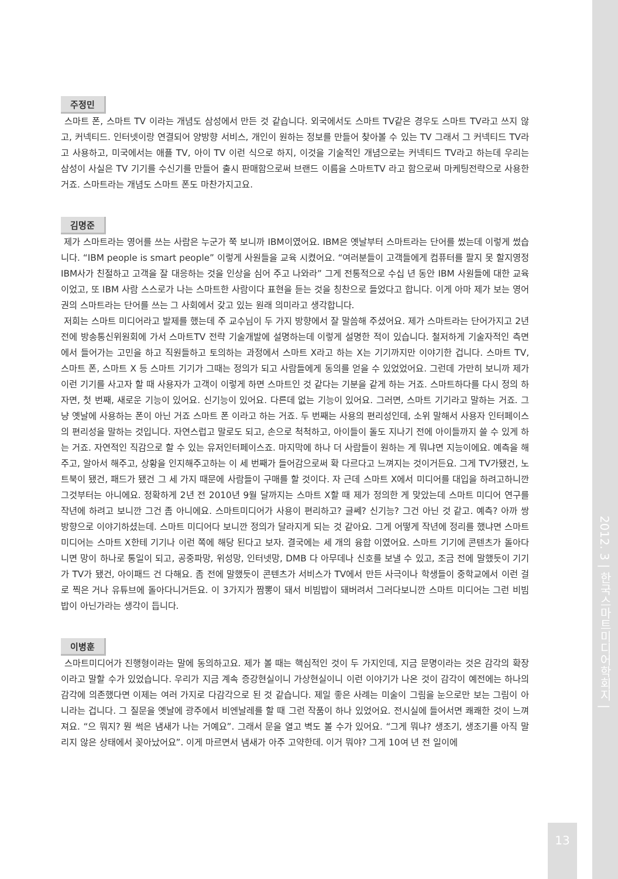2012. 3 | 한국스마트미디어학회지 |
주정민
스마트 폰, 스마트 TV 이라는 개념도 삼성에서 만든 것 같습니다. 외국에서도 스마트 TV같은 경우도 스마트 TV라고 쓰지 않고, 커넥티드. 인터넷이랑 연결되어 양방향 서비스, 개인이 원하는 정보를 만들어 찾아볼 수 있는 TV 그래서 그 커넥티드 TV라고 사용하고, 미국에서는 애플 TV, 아이 TV 이런 식으로 하지, 이것을 기술적인 개념으로는 커넥티드 TV라고 하는데 우리는 삼성이 사실은 TV 기기를 수신기를 만들어 출시 판매함으로써 브랜드 이름을 스마트TV 라고 함으로써 마케팅전략으로 사용한 거죠. 스마트라는 개념도 스마트 폰도 마찬가지고요.
김명준
제가 스마트라는 영어를 쓰는 사람은 누군가 쭉 보니까 IBM이였어요. IBM은 옛날부터 스마트라는 단어를 썼는데 이렇게 썼습니다. “IBM people is smart people” 이렇게 사원들을 교육 시켰어요. “여러분들이 고객들에게 컴퓨터를 팔지 못 할지영정 IBM사가 친절하고 고객을 잘 대응하는 것을 인상을 심어 주고 나와라” 그게 전통적으로 수십 년 동안 IBM 사원들에 대한 교육이었고, 또 IBM 사람 스스로가 나는 스마트한 사람이다 표현을 듣는 것을 칭찬으로 들었다고 합니다. 이게 아마 제가 보는 영어권의 스마트라는 단어를 쓰는 그 사회에서 갖고 있는 원래 의미라고 생각합니다.
저희는 스마트 미디어라고 발제를 했는데 주 교수님이 두 가지 방향에서 잘 말씀해 주셨어요. 제가 스마트라는 단어가지고 2년 전에 방송통신위원회에 가서 스마트TV 전략 기술개발에 설명하는데 이렇게 설명한 적이 있습니다. 철저하게 기술자적인 측면에서 들어가는 고민을 하고 직원들하고 토의하는 과정에서 스마트 X라고 하는 X는 기기까지만 이야기한 겁니다. 스마트 TV, 스마트 폰, 스마트 X 등 스마트 기기가 그때는 정의가 되고 사람들에게 동의를 얻을 수 있었었어요. 그런데 가만히 보니까 제가 이런 기기를 사고자 할 때 사용자가 고객이 이렇게 하면 스마트인 것 같다는 기분을 같게 하는 거죠. 스마트하다를 다시 정의 하자면, 첫 번째, 새로운 기능이 있어요. 신기능이 있어요. 다른데 없는 기능이 있어요. 그러면, 스마트 기기라고 말하는 거죠. 그냥 옛날에 사용하는 폰이 아닌 거죠 스마트 폰 이라고 하는 거죠. 두 번째는 사용의 편리성인데, 소위 말해서 사용자 인터페이스의 편리성을 말하는 것입니다. 자연스럽고 말로도 되고, 손으로 척척하고, 아이들이 돌도 지나기 전에 아이들까지 쓸 수 있게 하는 거죠. 자연적인 직감으로 할 수 있는 유저인터페이스죠. 마지막에 하나 더 사람들이 원하는 게 뭐냐면 지능이에요. 예측을 해주고, 알아서 해주고, 상황을 인지해주고하는 이 세 번째가 들어감으로써 확 다르다고 느껴지는 것이거든요. 그게 TV가됐건, 노트북이 됐건, 패드가 됐건 그 세 가지 때문에 사람들이 구매를 할 것이다. 자 근데 스마트 X에서 미디어를 대입을 하려고하니깐 그것부터는 아니에요. 정확하게 2년 전 2010년 9월 달까지는 스마트 X할 때 제가 정의한 게 맞았는데 스마트 미디어 연구를 작년에 하려고 보니깐 그건 좀 아니에요. 스마트미디어가 사용이 편리하고? 글쎄? 신기능? 그건 아닌 것 같고. 예측? 아까 쌍 방향으로 이야기하셨는데. 스마트 미디어다 보니깐 정의가 달라지게 되는 것 같아요. 그게 어떻게 작년에 정리를 했냐면 스마트 미디어는 스마트 X한테 기기나 이런 쪽에 해당 된다고 보자. 결국에는 세 개의 융합 이였어요. 스마트 기기에 콘텐츠가 돌아다니면 망이 하나로 통일이 되고, 공중파망, 위성망, 인터넷망, DMB 다 아무데나 신호를 보낼 수 있고, 조금 전에 말했듯이 기기가 TV가 됐건, 아이패드 건 다해요. 좀 전에 말했듯이 콘텐츠가 서비스가 TV에서 만든 사극이나 학생들이 중학교에서 이런 걸로 찍은 거나 유튜브에 돌아다니거든요. 이 3가지가 짬뽕이 돼서 비빔밥이 돼버려서 그러다보니깐 스마트 미디어는 그런 비빔밥이 아닌가라는 생각이 듭니다.
이병훈
스마트미디어가 진행형이라는 말에 동의하고요. 제가 볼 때는 핵심적인 것이 두 가지인데, 지금 문명이라는 것은 감각의 확장이라고 말할 수가 있었습니다. 우리가 지금 계속 증강현실이니 가상현실이니 이런 이야기가 나온 것이 감각이 예전에는 하나의 감각에 의존했다면 이제는 여러 가지로 다감각으로 된 것 같습니다. 제일 좋은 사례는 미술이 그림을 눈으로만 보는 그림이 아니라는 겁니다. 그 질문을 옛날에 광주에서 비엔날레를 할 때 그런 작품이 하나 있었어요. 전시실에 들어서면 쾌쾌한 것이 느껴져요. “으 뭐지? 뭔 썩은 냄새가 나는 거예요”. 그래서 문을 열고 벽도 볼 수가 있어요. “그게 뭐냐? 생조기, 생조기를 아직 말리지 않은 상태에서 꽂아났어요”. 이게 마르면서 냄새가 아주 고약한데. 이거 뭐야? 그게 10여 년 전 일이에
13